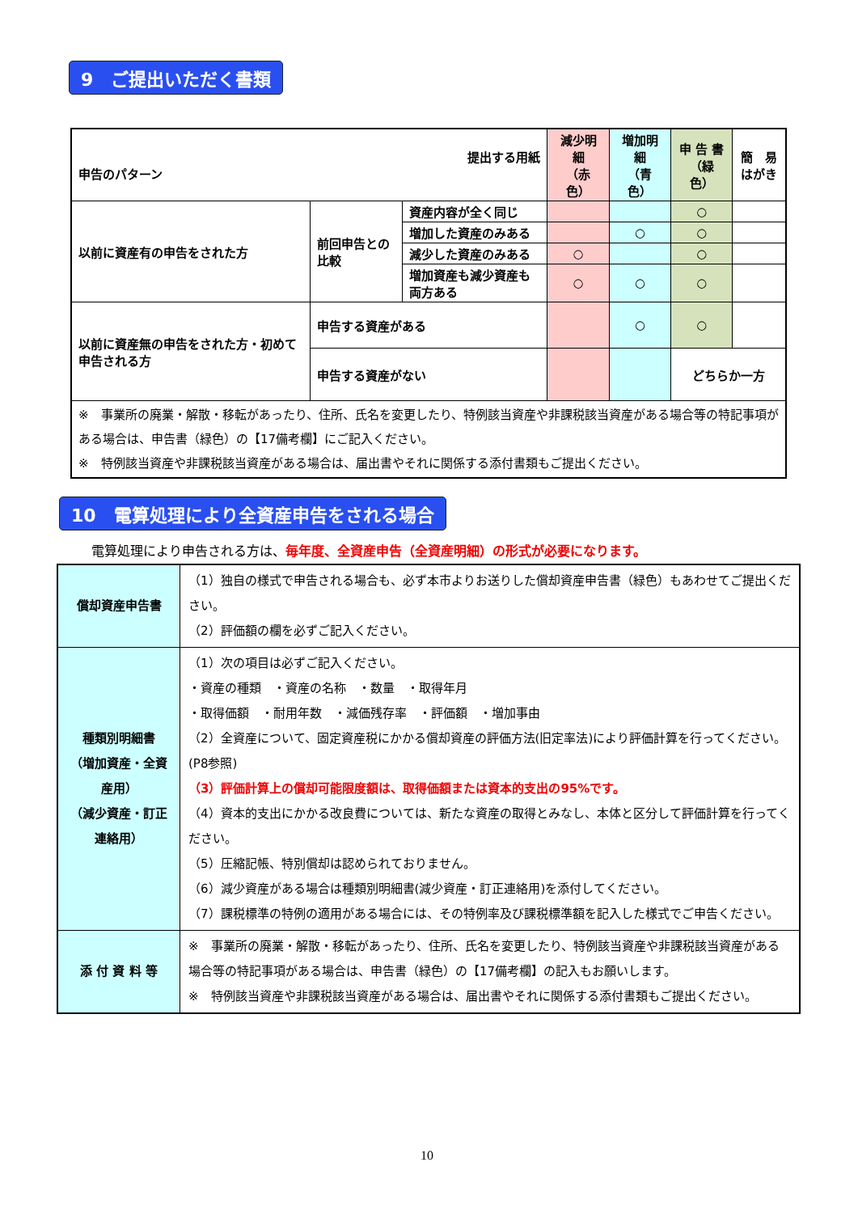9　ご提出いただく書類
| 提出する用紙 申告のパターン | | | 減少明細 （赤色） | 増加明細 （青色） | 申 告 書 （緑色） | 簡 易 はがき |
| --- | --- | --- | --- | --- | --- | --- |
| 以前に資産有の申告をされた方 | 前回申告との比較 | 資産内容が全く同じ | | | ○ | |
| | | 増加した資産のみある | | ○ | ○ | |
| | | 減少した資産のみある | ○ | | ○ | |
| | | 増加資産も減少資産も両方ある | ○ | ○ | ○ | |
| 以前に資産無の申告をされた方・初めて申告される方 | 申告する資産がある | | | ○ | ○ | |
| | 申告する資産がない | | | | どちらか一方 | |
| ※ 事業所の廃業・解散・移転があったり、住所、氏名を変更したり、特例該当資産や非課税該当資産がある場合等の特記事項がある場合は、申告書（緑色）の【17備考欄】にご記入ください。 ※ 特例該当資産や非課税該当資産がある場合は、届出書やそれに関係する添付書類もご提出ください。 | | | | | | |
10　電算処理により全資産申告をされる場合
電算処理により申告される方は、毎年度、全資産申告（全資産明細）の形式が必要になります。
| 償却資産申告書 | （1）独自の様式で申告される場合も、必ず本市よりお送りした償却資産申告書（緑色）もあわせてご提出ください。 （2）評価額の欄を必ずご記入ください。 |
| 種類別明細書 （増加資産・全資産用） （減少資産・訂正連絡用） | （1）次の項目は必ずご記入ください。 ・資産の種類 ・資産の名称 ・数量 ・取得年月 ・取得価額 ・耐用年数 ・減価残存率 ・評価額 ・増加事由 （2）全資産について、固定資産税にかかる償却資産の評価方法(旧定率法)により評価計算を行ってください。(P8参照) （3）評価計算上の償却可能限度額は、取得価額または資本的支出の95%です。 （4）資本的支出にかかる改良費については、新たな資産の取得とみなし、本体と区分して評価計算を行ってください。 （5）圧縮記帳、特別償却は認められておりません。 （6）減少資産がある場合は種類別明細書(減少資産・訂正連絡用)を添付してください。 （7）課税標準の特例の適用がある場合には、その特例率及び課税標準額を記入した様式でご申告ください。 |
| 添 付 資 料 等 | ※ 事業所の廃業・解散・移転があったり、住所、氏名を変更したり、特例該当資産や非課税該当資産がある場合等の特記事項がある場合は、申告書（緑色）の【17備考欄】の記入もお願いします。 ※ 特例該当資産や非課税該当資産がある場合は、届出書やそれに関係する添付書類もご提出ください。 |
10